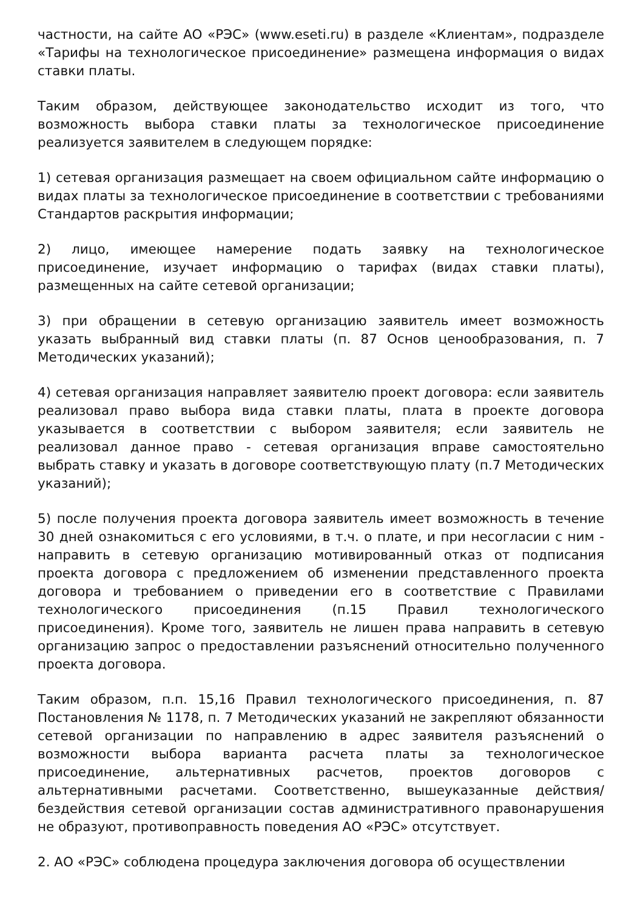частности, на сайте АО «РЭС» (www.eseti.ru) в разделе «Клиентам», подразделе «Тарифы на технологическое присоединение» размещена информация о видах ставки платы.
Таким образом, действующее законодательство исходит из того, что возможность выбора ставки платы за технологическое присоединение реализуется заявителем в следующем порядке:
1) сетевая организация размещает на своем официальном сайте информацию о видах платы за технологическое присоединение в соответствии с требованиями Стандартов раскрытия информации;
2) лицо, имеющее намерение подать заявку на технологическое присоединение, изучает информацию о тарифах (видах ставки платы), размещенных на сайте сетевой организации;
3) при обращении в сетевую организацию заявитель имеет возможность указать выбранный вид ставки платы (п. 87 Основ ценообразования, п. 7 Методических указаний);
4) сетевая организация направляет заявителю проект договора: если заявитель реализовал право выбора вида ставки платы, плата в проекте договора указывается в соответствии с выбором заявителя; если заявитель не реализовал данное право - сетевая организация вправе самостоятельно выбрать ставку и указать в договоре соответствующую плату (п.7 Методических указаний);
5) после получения проекта договора заявитель имеет возможность в течение 30 дней ознакомиться с его условиями, в т.ч. о плате, и при несогласии с ним - направить в сетевую организацию мотивированный отказ от подписания проекта договора с предложением об изменении представленного проекта договора и требованием о приведении его в соответствие с Правилами технологического присоединения (п.15 Правил технологического присоединения). Кроме того, заявитель не лишен права направить в сетевую организацию запрос о предоставлении разъяснений относительно полученного проекта договора.
Таким образом, п.п. 15,16 Правил технологического присоединения, п. 87 Постановления № 1178, п. 7 Методических указаний не закрепляют обязанности сетевой организации по направлению в адрес заявителя разъяснений о возможности выбора варианта расчета платы за технологическое присоединение, альтернативных расчетов, проектов договоров с альтернативными расчетами. Соответственно, вышеуказанные действия/бездействия сетевой организации состав административного правонарушения не образуют, противоправность поведения АО «РЭС» отсутствует.
2. АО «РЭС» соблюдена процедура заключения договора об осуществлении